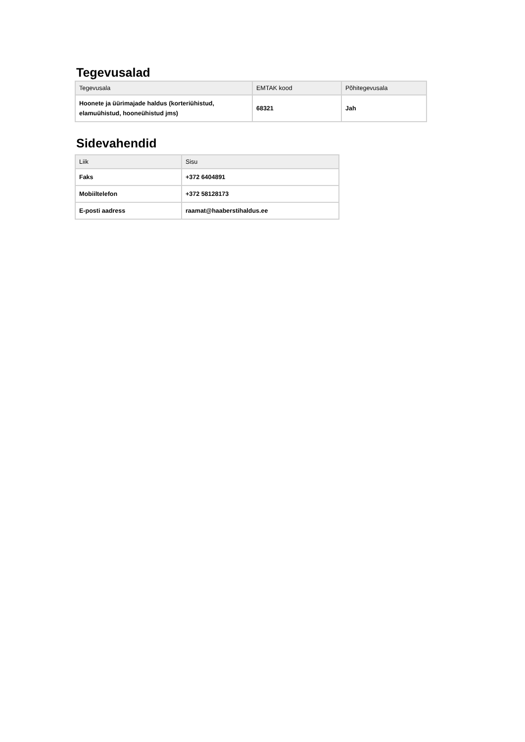Tegevusalad
| Tegevusala | EMTAK kood | Põhitegevusala |
| --- | --- | --- |
| Hoonete ja üürimajade haldus (korteriühistud, elamuühistud, hooneühistud jms) | 68321 | Jah |
Sidevahendid
| Liik | Sisu |
| --- | --- |
| Faks | +372 6404891 |
| Mobiiltelefon | +372 58128173 |
| E-posti aadress | raamat@haaberstihaldus.ee |